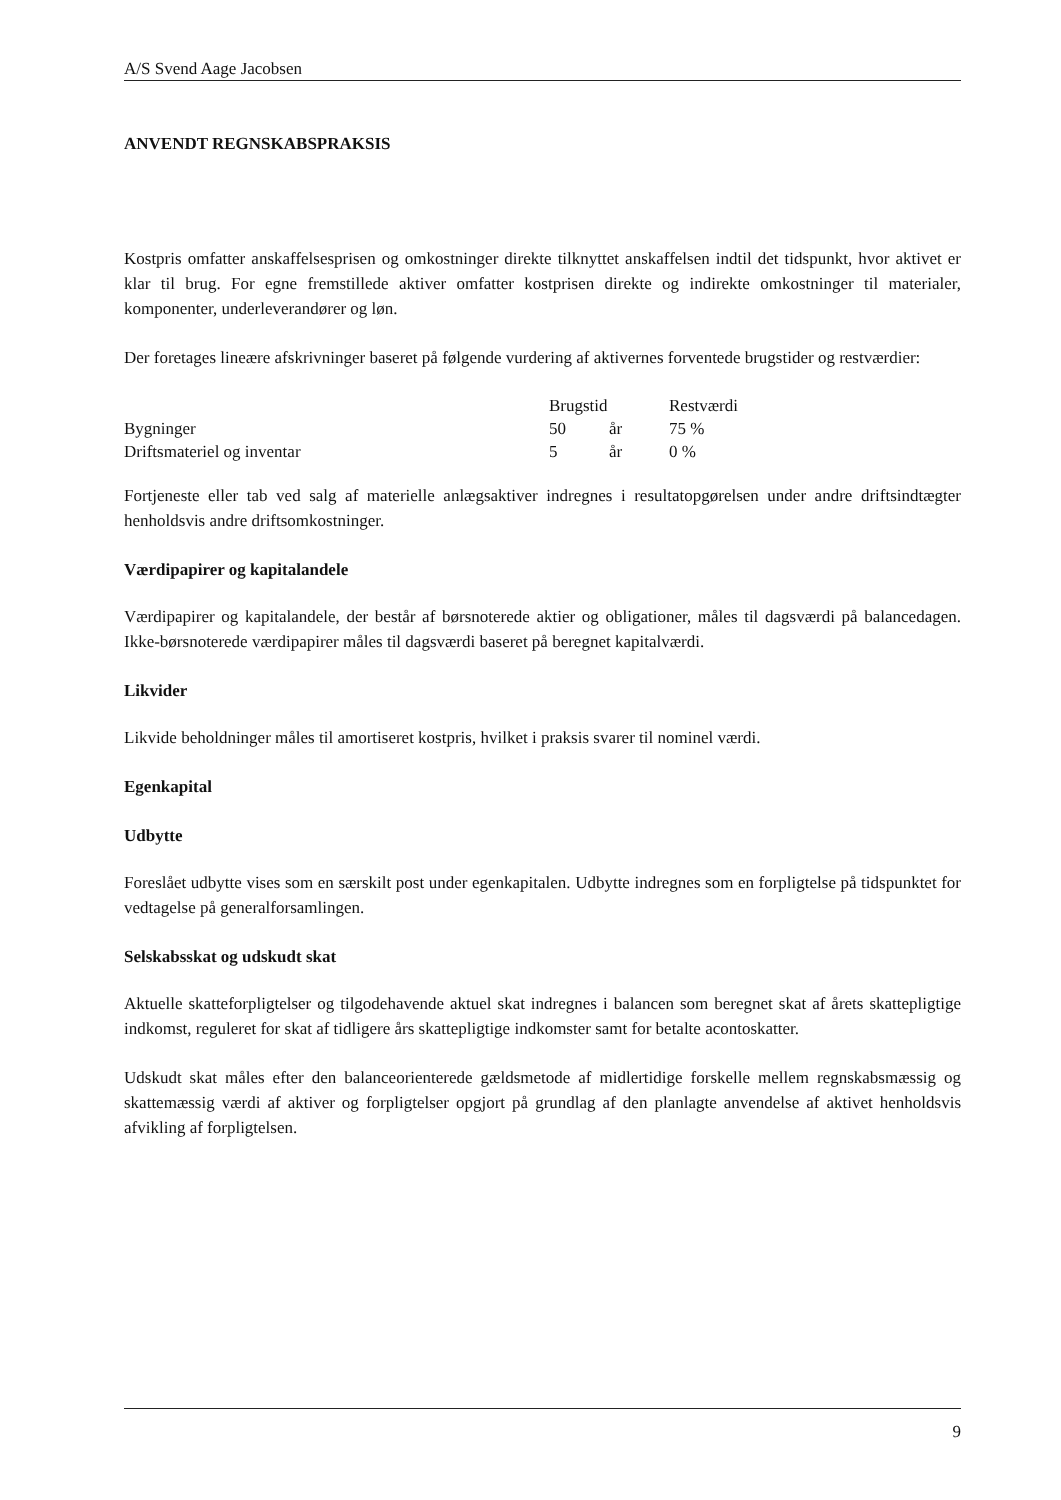A/S Svend Aage Jacobsen
ANVENDT REGNSKABSPRAKSIS
Kostpris omfatter anskaffelsesprisen og omkostninger direkte tilknyttet anskaffelsen indtil det tidspunkt, hvor aktivet er klar til brug. For egne fremstillede aktiver omfatter kostprisen direkte og indirekte omkostninger til materialer, komponenter, underleverandører og løn.
Der foretages lineære afskrivninger baseret på følgende vurdering af aktivernes forventede brugstider og restværdier:
| | Brugstid | | Restværdi |
| --- | --- | --- | --- |
| Bygninger | 50 | år | 75 % |
| Driftsmateriel og inventar | 5 | år | 0 % |
Fortjeneste eller tab ved salg af materielle anlægsaktiver indregnes i resultatopgørelsen under andre driftsindtægter henholdsvis andre driftsomkostninger.
Værdipapirer og kapitalandele
Værdipapirer og kapitalandele, der består af børsnoterede aktier og obligationer, måles til dagsværdi på balancedagen. Ikke-børsnoterede værdipapirer måles til dagsværdi baseret på beregnet kapitalværdi.
Likvider
Likvide beholdninger måles til amortiseret kostpris, hvilket i praksis svarer til nominel værdi.
Egenkapital
Udbytte
Foreslået udbytte vises som en særskilt post under egenkapitalen. Udbytte indregnes som en forpligtelse på tidspunktet for vedtagelse på generalforsamlingen.
Selskabsskat og udskudt skat
Aktuelle skatteforpligtelser og tilgodehavende aktuel skat indregnes i balancen som beregnet skat af årets skattepligtige indkomst, reguleret for skat af tidligere års skattepligtige indkomster samt for betalte acontoskatter.
Udskudt skat måles efter den balanceorienterede gældsmetode af midlertidige forskelle mellem regnskabsmæssig og skattemæssig værdi af aktiver og forpligtelser opgjort på grundlag af den planlagte anvendelse af aktivet henholdsvis afvikling af forpligtelsen.
9